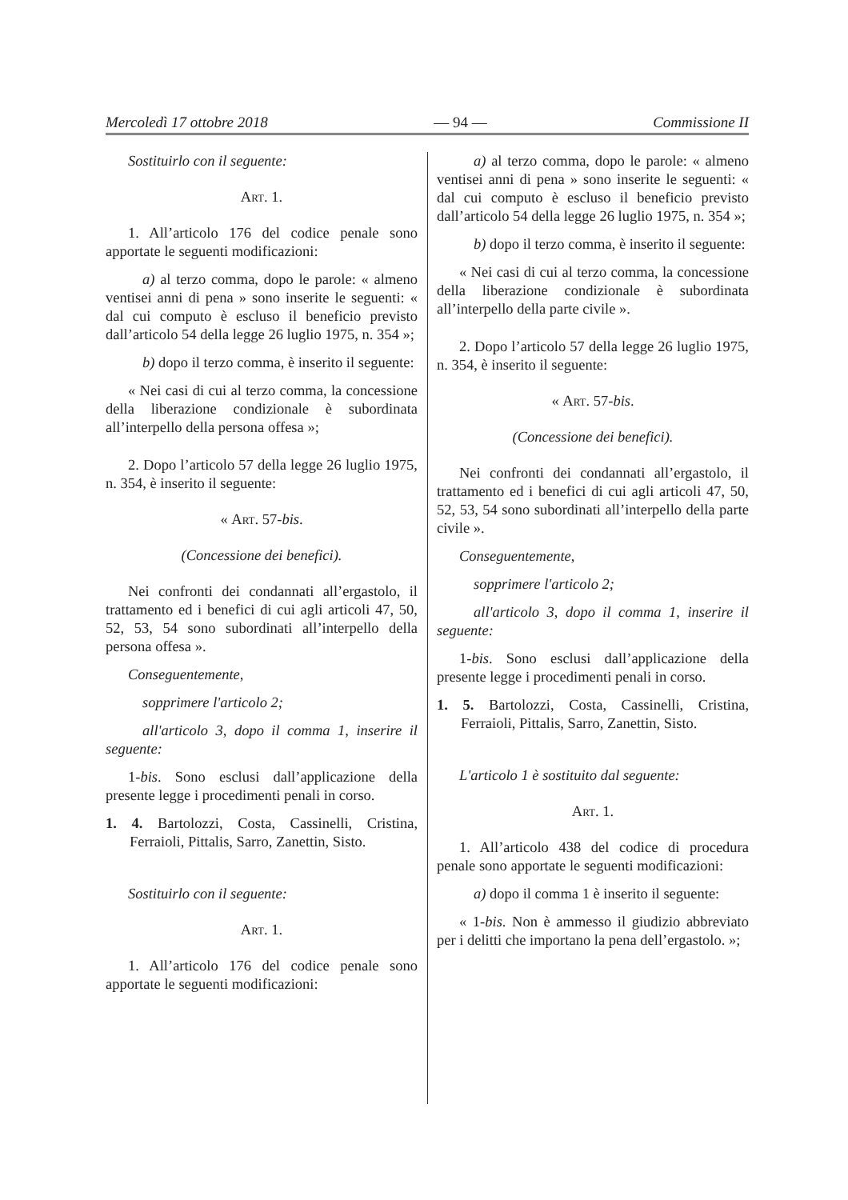Mercoledì 17 ottobre 2018 — 94 — Commissione II
Sostituirlo con il seguente:
Art. 1.
1. All’articolo 176 del codice penale sono apportate le seguenti modificazioni:
a) al terzo comma, dopo le parole: « almeno ventisei anni di pena » sono inserite le seguenti: « dal cui computo è escluso il beneficio previsto dall’articolo 54 della legge 26 luglio 1975, n. 354 »;
b) dopo il terzo comma, è inserito il seguente:
« Nei casi di cui al terzo comma, la concessione della liberazione condizionale è subordinata all’interpello della persona offesa »;
2. Dopo l’articolo 57 della legge 26 luglio 1975, n. 354, è inserito il seguente:
« Art. 57-bis.
(Concessione dei benefici).
Nei confronti dei condannati all’ergastolo, il trattamento ed i benefici di cui agli articoli 47, 50, 52, 53, 54 sono subordinati all’interpello della persona offesa ».
Conseguentemente,
sopprimere l'articolo 2;
all'articolo 3, dopo il comma 1, inserire il seguente:
1-bis. Sono esclusi dall’applicazione della presente legge i procedimenti penali in corso.
1. 4. Bartolozzi, Costa, Cassinelli, Cristina, Ferraioli, Pittalis, Sarro, Zanettin, Sisto.
Sostituirlo con il seguente:
Art. 1.
1. All’articolo 176 del codice penale sono apportate le seguenti modificazioni:
a) al terzo comma, dopo le parole: « almeno ventisei anni di pena » sono inserite le seguenti: « dal cui computo è escluso il beneficio previsto dall’articolo 54 della legge 26 luglio 1975, n. 354 »;
b) dopo il terzo comma, è inserito il seguente:
« Nei casi di cui al terzo comma, la concessione della liberazione condizionale è subordinata all’interpello della parte civile ».
2. Dopo l’articolo 57 della legge 26 luglio 1975, n. 354, è inserito il seguente:
« Art. 57-bis.
(Concessione dei benefici).
Nei confronti dei condannati all’ergastolo, il trattamento ed i benefici di cui agli articoli 47, 50, 52, 53, 54 sono subordinati all’interpello della parte civile ».
Conseguentemente,
sopprimere l'articolo 2;
all'articolo 3, dopo il comma 1, inserire il seguente:
1-bis. Sono esclusi dall’applicazione della presente legge i procedimenti penali in corso.
1. 5. Bartolozzi, Costa, Cassinelli, Cristina, Ferraioli, Pittalis, Sarro, Zanettin, Sisto.
L'articolo 1 è sostituito dal seguente:
Art. 1.
1. All’articolo 438 del codice di procedura penale sono apportate le seguenti modificazioni:
a) dopo il comma 1 è inserito il seguente:
« 1-bis. Non è ammesso il giudizio abbreviato per i delitti che importano la pena dell’ergastolo. »;